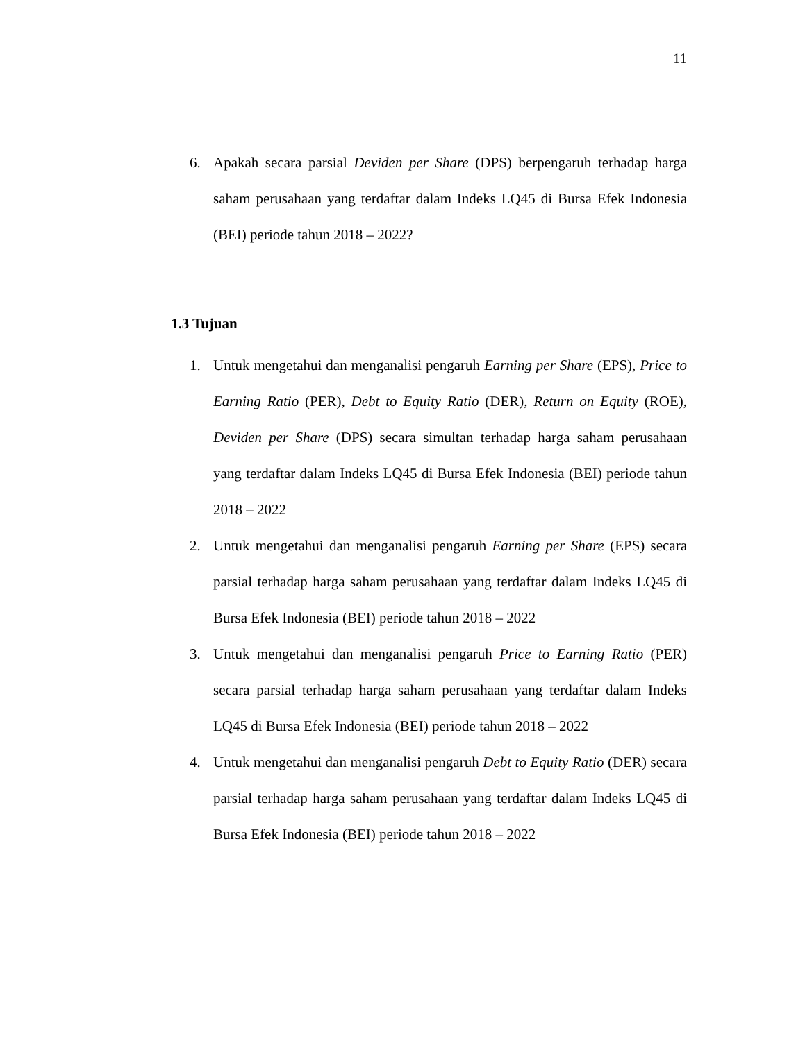11
6. Apakah secara parsial Deviden per Share (DPS) berpengaruh terhadap harga saham perusahaan yang terdaftar dalam Indeks LQ45 di Bursa Efek Indonesia (BEI) periode tahun 2018 – 2022?
1.3 Tujuan
1. Untuk mengetahui dan menganalisi pengaruh Earning per Share (EPS), Price to Earning Ratio (PER), Debt to Equity Ratio (DER), Return on Equity (ROE), Deviden per Share (DPS) secara simultan terhadap harga saham perusahaan yang terdaftar dalam Indeks LQ45 di Bursa Efek Indonesia (BEI) periode tahun 2018 – 2022
2. Untuk mengetahui dan menganalisi pengaruh Earning per Share (EPS) secara parsial terhadap harga saham perusahaan yang terdaftar dalam Indeks LQ45 di Bursa Efek Indonesia (BEI) periode tahun 2018 – 2022
3. Untuk mengetahui dan menganalisi pengaruh Price to Earning Ratio (PER) secara parsial terhadap harga saham perusahaan yang terdaftar dalam Indeks LQ45 di Bursa Efek Indonesia (BEI) periode tahun 2018 – 2022
4. Untuk mengetahui dan menganalisi pengaruh Debt to Equity Ratio (DER) secara parsial terhadap harga saham perusahaan yang terdaftar dalam Indeks LQ45 di Bursa Efek Indonesia (BEI) periode tahun 2018 – 2022